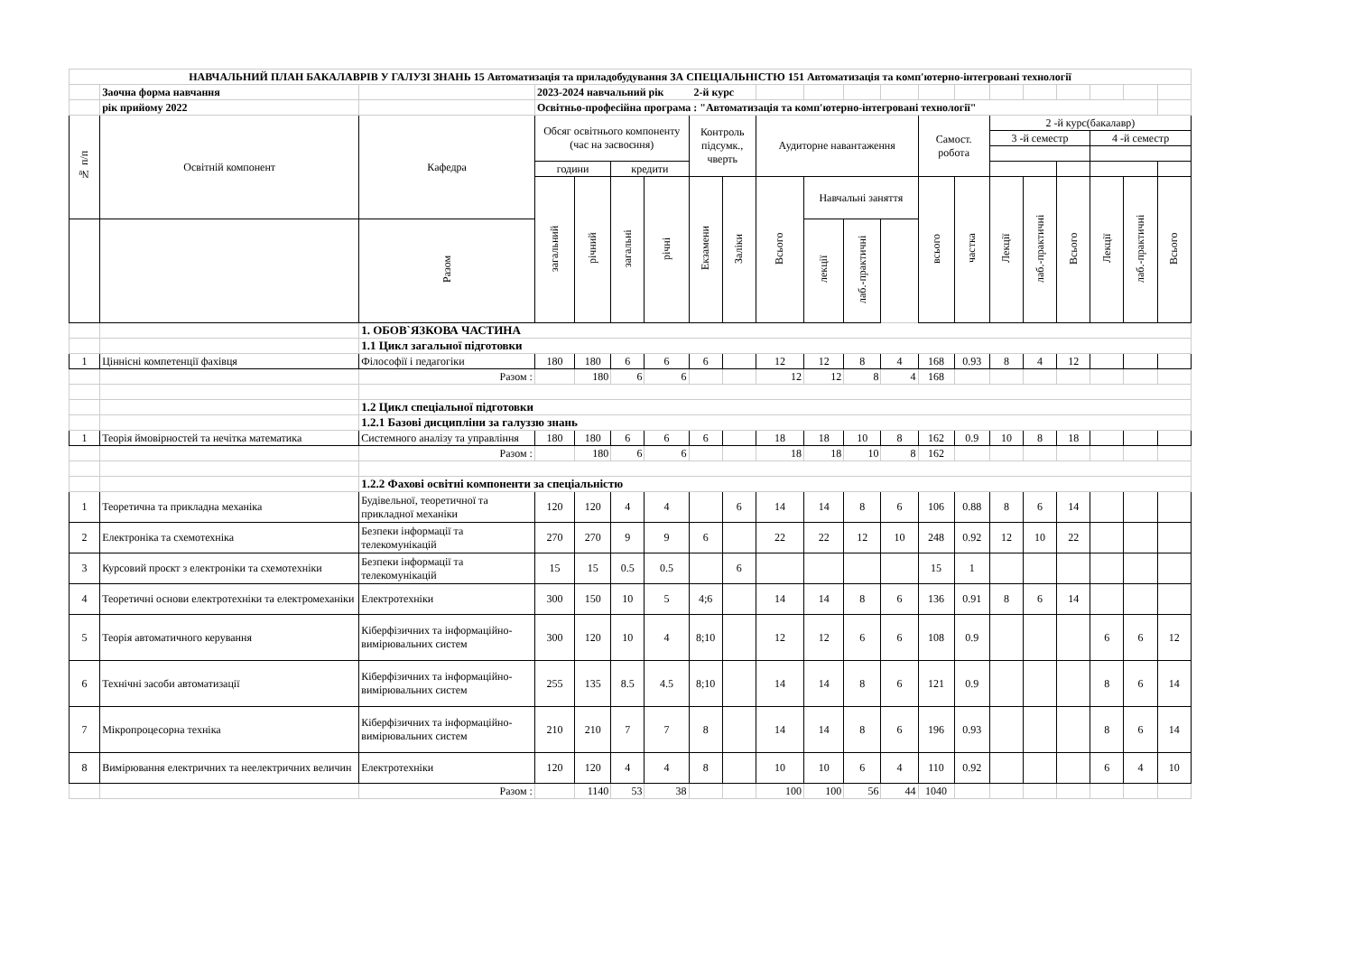| НАВЧАЛЬНИЙ ПЛАН БАКАЛАВРІВ У ГАЛУЗІ ЗНАНЬ 15 Автоматизація та приладобудування ЗА СПЕЦІАЛЬНІСТЮ 151 Автоматизація та комп'ютерно-інтегровані технології | | | | | | | | | | | | | | | | | | | | |
| | Заочна форма навчання | | 2023-2024 навчальний рік 2-й курс | | | | | | | | | | | | | | | | | |
| | рік прийому 2022 | | Освітньо-професійна програма : "Автоматизація та комп'ютерно-інтегровані технології" | | | | | | | | | | | | | | | | | |
| № п/п | Освітній компонент | Кафедра | Обсяг освітнього компоненту (час на засвоєння) | | | | Контроль підсумк., чверть | | Аудиторне навантаження | | | | Самост. робота | | 2 -й курс(бакалавр) | | | | | |
| | | | | | | | | | | | | | | | 3 -й семестр | | | 4 -й семестр | | |
| | | | години | | кредити | | | | | | | | | | | | | | | |
| | | | загальний | річний | загальні | річні | Екзамени | Заліки | Всього | Навчальні заняття | | | всього | частка | Лекції | лаб.-практичні | Всього | Лекції | лаб.-практичні | Всього |
| | | Разом | | | | | | | | лекції | лаб.-практичні | | | | | | | | | |
| | | 1. ОБОВ`ЯЗКОВА ЧАСТИНА | | | | | | | | | | | | | | | | | | |
| | | 1.1 Цикл загальної підготовки | | | | | | | | | | | | | | | | | | |
| 1 | Ціннісні компетенції фахівця | Філософії і педагогіки | 180 | 180 | 6 | 6 | 6 | | 12 | 12 | 8 | 4 | 168 | 0.93 | 8 | 4 | 12 | | | |
| | | Разом : | | 180 | 6 | 6 | | | 12 | 12 | 8 | 4 | 168 | | | | | | | |
| | | 1.2 Цикл спеціальної підготовки | | | | | | | | | | | | | | | | | | |
| | | 1.2.1 Базові дисципліни за галуззю знань | | | | | | | | | | | | | | | | | | |
| 1 | Теорія ймовірностей та нечітка математика | Системного аналізу та управління | 180 | 180 | 6 | 6 | 6 | | 18 | 18 | 10 | 8 | 162 | 0.9 | 10 | 8 | 18 | | | |
| | | Разом : | | 180 | 6 | 6 | | | 18 | 18 | 10 | 8 | 162 | | | | | | | |
| | | 1.2.2 Фахові освітні компоненти за спеціальністю | | | | | | | | | | | | | | | | | | |
| 1 | Теоретична та прикладна механіка | Будівельної, теоретичної та прикладної механіки | 120 | 120 | 4 | 4 | | 6 | 14 | 14 | 8 | 6 | 106 | 0.88 | 8 | 6 | 14 | | | |
| 2 | Електроніка та схемотехніка | Безпеки інформації та телекомунікацій | 270 | 270 | 9 | 9 | 6 | | 22 | 22 | 12 | 10 | 248 | 0.92 | 12 | 10 | 22 | | | |
| 3 | Курсовий проєкт з електроніки та схемотехніки | Безпеки інформації та телекомунікацій | 15 | 15 | 0.5 | 0.5 | | 6 | | | | | 15 | 1 | | | | | | |
| 4 | Теоретичні основи електротехніки та електромеханіки | Електротехніки | 300 | 150 | 10 | 5 | 4;6 | | 14 | 14 | 8 | 6 | 136 | 0.91 | 8 | 6 | 14 | | | |
| 5 | Теорія автоматичного керування | Кіберфізичних та інформаційно-вимірювальних систем | 300 | 120 | 10 | 4 | 8;10 | | 12 | 12 | 6 | 6 | 108 | 0.9 | | | | 6 | 6 | 12 |
| 6 | Технічні засоби автоматизації | Кіберфізичних та інформаційно-вимірювальних систем | 255 | 135 | 8.5 | 4.5 | 8;10 | | 14 | 14 | 8 | 6 | 121 | 0.9 | | | | 8 | 6 | 14 |
| 7 | Мікропроцесорна техніка | Кіберфізичних та інформаційно-вимірювальних систем | 210 | 210 | 7 | 7 | 8 | | 14 | 14 | 8 | 6 | 196 | 0.93 | | | | 8 | 6 | 14 |
| 8 | Вимірювання електричних та неелектричних величин | Електротехніки | 120 | 120 | 4 | 4 | 8 | | 10 | 10 | 6 | 4 | 110 | 0.92 | | | | 6 | 4 | 10 |
| | | Разом : | | 1140 | 53 | 38 | | | 100 | 100 | 56 | 44 | 1040 | | | | | | | |